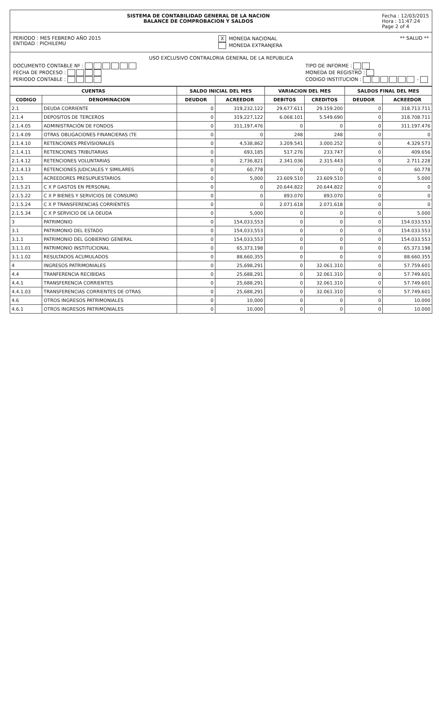SISTEMA DE CONTABILIDAD GENERAL DE LA NACION
BALANCE DE COMPROBACION Y SALDOS
Fecha : 12/03/2015
Hora : 11:47:24
Page 2 of 4
PERIODO : MES FEBRERO AÑO 2015
ENTIDAD : PICHILEMU
X MONEDA NACIONAL
MONEDA EXTRANJERA
** SALUD **
USO EXCLUSIVO CONTRALORIA GENERAL DE LA REPUBLICA
DOCUMENTO CONTABLE Nº :
FECHA DE PROCESO :
PERIODO CONTABLE :
TIPO DE INFORME :
MONEDA DE REGISTRO :
CODIGO INSTITUCION : -
| CUENTAS | | SALDO INICIAL DEL MES | | VARIACION DEL MES | | SALDOS FINAL DEL MES | |
| --- | --- | --- | --- | --- | --- | --- | --- |
| CODIGO | DENOMINACION | DEUDOR | ACREEDOR | DEBITOS | CREDITOS | DEUDOR | ACREEDOR |
| 2.1 | DEUDA CORRIENTE | 0 | 319,232,122 | 29.677.611 | 29.159.200 | 0 | 318.713.711 |
| 2.1.4 | DEPOSITOS DE TERCEROS | 0 | 319,227,122 | 6.068.101 | 5.549.690 | 0 | 318.708.711 |
| 2.1.4.05 | ADMINISTRACIÓN DE FONDOS | 0 | 311,197,476 | 0 | 0 | 0 | 311.197.476 |
| 2.1.4.09 | OTRAS OBLIGACIONES FINANCIERAS (TE | 0 | 0 | 248 | 248 | 0 | 0 |
| 2.1.4.10 | RETENCIONES PREVISIONALES | 0 | 4,538,862 | 3.209.541 | 3.000.252 | 0 | 4.329.573 |
| 2.1.4.11 | RETENCIONES TRIBUTARIAS | 0 | 693,185 | 517.276 | 233.747 | 0 | 409.656 |
| 2.1.4.12 | RETENCIONES VOLUNTARIAS | 0 | 2,736,821 | 2.341.036 | 2.315.443 | 0 | 2.711.228 |
| 2.1.4.13 | RETENCIONES JUDICIALES Y SIMILARES | 0 | 60,778 | 0 | 0 | 0 | 60.778 |
| 2.1.5 | ACREEDORES PRESUPUESTARIOS | 0 | 5,000 | 23.609.510 | 23.609.510 | 0 | 5.000 |
| 2.1.5.21 | C X P GASTOS EN PERSONAL | 0 | 0 | 20.644.822 | 20.644.822 | 0 | 0 |
| 2.1.5.22 | C X P BIENES Y SERVICIOS DE CONSUMO | 0 | 0 | 893.070 | 893.070 | 0 | 0 |
| 2.1.5.24 | C X P TRANSFERENCIAS CORRIENTES | 0 | 0 | 2.071.618 | 2.071.618 | 0 | 0 |
| 2.1.5.34 | C X P SERVICIO DE LA DEUDA | 0 | 5,000 | 0 | 0 | 0 | 5.000 |
| 3 | PATRIMONIO | 0 | 154,033,553 | 0 | 0 | 0 | 154.033.553 |
| 3.1 | PATRIMONIO DEL ESTADO | 0 | 154,033,553 | 0 | 0 | 0 | 154.033.553 |
| 3.1.1 | PATRIMONIO DEL GOBIERNO GENERAL | 0 | 154,033,553 | 0 | 0 | 0 | 154.033.553 |
| 3.1.1.01 | PATRIMONIO INSTITUCIONAL | 0 | 65,373,198 | 0 | 0 | 0 | 65.373.198 |
| 3.1.1.02 | RESULTADOS ACUMULADOS | 0 | 88,660,355 | 0 | 0 | 0 | 88.660.355 |
| 4 | INGRESOS PATRIMONIALES | 0 | 25,698,291 | 0 | 32.061.310 | 0 | 57.759.601 |
| 4.4 | TRANFERENCIA RECIBIDAS | 0 | 25,688,291 | 0 | 32.061.310 | 0 | 57.749.601 |
| 4.4.1 | TRANSFERENCIA CORRIENTES | 0 | 25,688,291 | 0 | 32.061.310 | 0 | 57.749.601 |
| 4.4.1.03 | TRANSFERENCIAS CORRIENTES DE OTRAS | 0 | 25,688,291 | 0 | 32.061.310 | 0 | 57.749.601 |
| 4.6 | OTROS INGRESOS PATRIMONIALES | 0 | 10,000 | 0 | 0 | 0 | 10.000 |
| 4.6.1 | OTROS INGRESOS PATRIMONIALES | 0 | 10,000 | 0 | 0 | 0 | 10.000 |